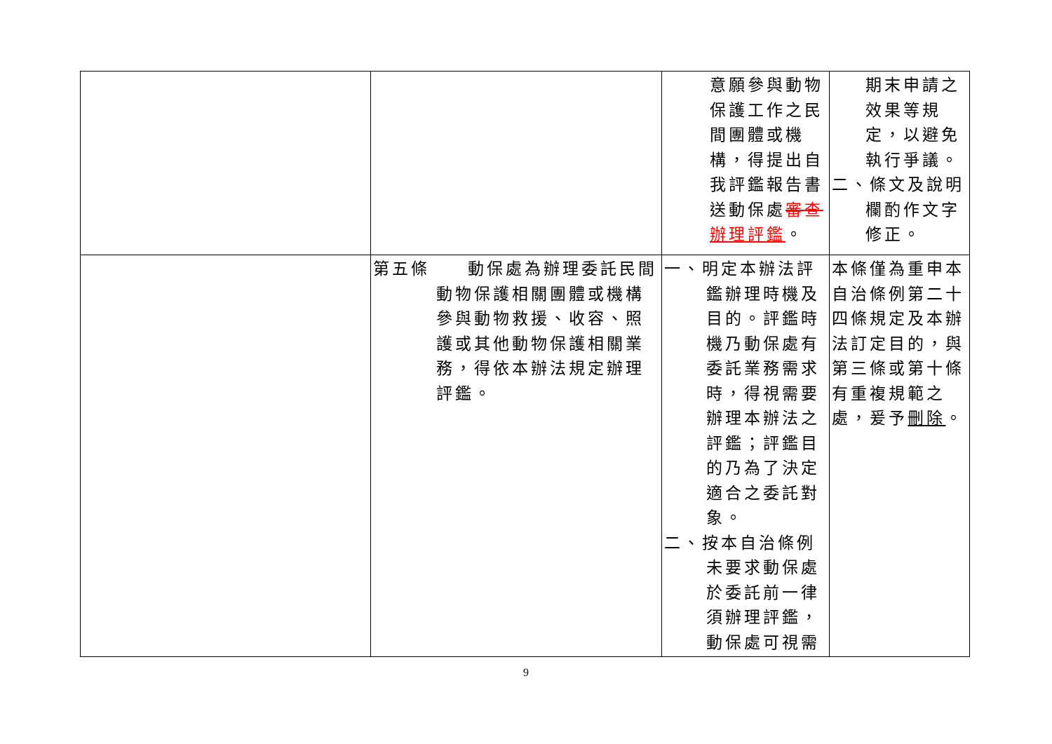| | | 意願參與動物保護工作之民間團體或機構，得提出自我評鑑報告書送動保處 審查 辦理評鑑 。 | 期末申請之效果等規定，以避免執行爭議。 二、條文及說明欄酌作文字修正。 |
| | 第五條 動保處為辦理委託民間動物保護相關團體或機構參與動物救援、收容、照護或其他動物保護相關業務，得依本辦法規定辦理評鑑。 | 一、明定本辦法評鑑辦理時機及目的。評鑑時機乃動保處有委託業務需求時，得視需要辦理本辦法之評鑑；評鑑目的乃為了決定適合之委託對象。 二、按本自治條例未要求動保處於委託前一律須辦理評鑑，動保處可視需 | 本條僅為重申本自治條例第二十四條規定及本辦法訂定目的，與第三條或第十條有重複規範之處，爰予 刪除 。 |
9